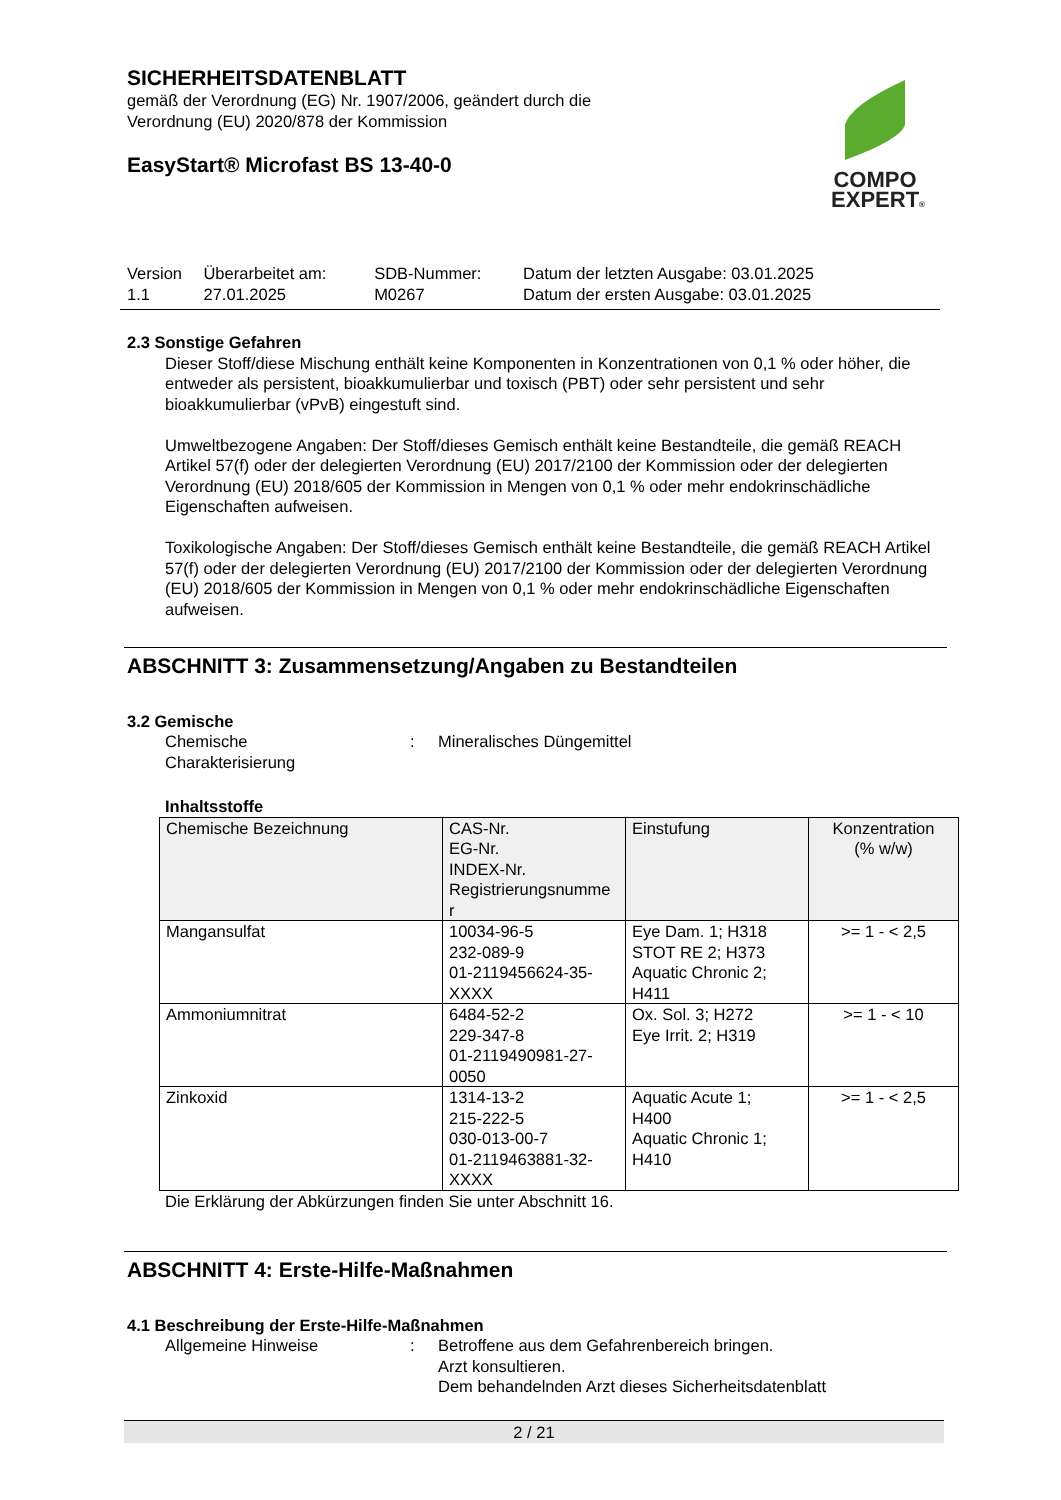SICHERHEITSDATENBLATT
gemäß der Verordnung (EG) Nr. 1907/2006, geändert durch die
Verordnung (EU) 2020/878 der Kommission
EasyStart® Microfast BS 13-40-0
COMPO
EXPERT®
| Version 1.1 | Überarbeitet am: 27.01.2025 | SDB-Nummer: M0267 | Datum der letzten Ausgabe: 03.01.2025 Datum der ersten Ausgabe: 03.01.2025 |
2.3 Sonstige Gefahren
Dieser Stoff/diese Mischung enthält keine Komponenten in Konzentrationen von 0,1 % oder höher, die entweder als persistent, bioakkumulierbar und toxisch (PBT) oder sehr persistent und sehr bioakkumulierbar (vPvB) eingestuft sind.
Umweltbezogene Angaben: Der Stoff/dieses Gemisch enthält keine Bestandteile, die gemäß REACH Artikel 57(f) oder der delegierten Verordnung (EU) 2017/2100 der Kommission oder der delegierten Verordnung (EU) 2018/605 der Kommission in Mengen von 0,1 % oder mehr endokrinschädliche Eigenschaften aufweisen.
Toxikologische Angaben: Der Stoff/dieses Gemisch enthält keine Bestandteile, die gemäß REACH Artikel 57(f) oder der delegierten Verordnung (EU) 2017/2100 der Kommission oder der delegierten Verordnung (EU) 2018/605 der Kommission in Mengen von 0,1 % oder mehr endokrinschädliche Eigenschaften aufweisen.
ABSCHNITT 3: Zusammensetzung/Angaben zu Bestandteilen
3.2 Gemische
| Chemische Charakterisierung | : | Mineralisches Düngemittel |
Inhaltsstoffe
| Chemische Bezeichnung | CAS-Nr. EG-Nr. INDEX-Nr. Registrierungsnumme r | Einstufung | Konzentration (% w/w) |
| --- | --- | --- | --- |
| Mangansulfat | 10034-96-5 232-089-9 01-2119456624-35- XXXX | Eye Dam. 1; H318 STOT RE 2; H373 Aquatic Chronic 2; H411 | >= 1 - < 2,5 |
| Ammoniumnitrat | 6484-52-2 229-347-8 01-2119490981-27- 0050 | Ox. Sol. 3; H272 Eye Irrit. 2; H319 | >= 1 - < 10 |
| Zinkoxid | 1314-13-2 215-222-5 030-013-00-7 01-2119463881-32- XXXX | Aquatic Acute 1; H400 Aquatic Chronic 1; H410 | >= 1 - < 2,5 |
Die Erklärung der Abkürzungen finden Sie unter Abschnitt 16.
ABSCHNITT 4: Erste-Hilfe-Maßnahmen
4.1 Beschreibung der Erste-Hilfe-Maßnahmen
| Allgemeine Hinweise | : | Betroffene aus dem Gefahrenbereich bringen. Arzt konsultieren. Dem behandelnden Arzt dieses Sicherheitsdatenblatt |
2 / 21